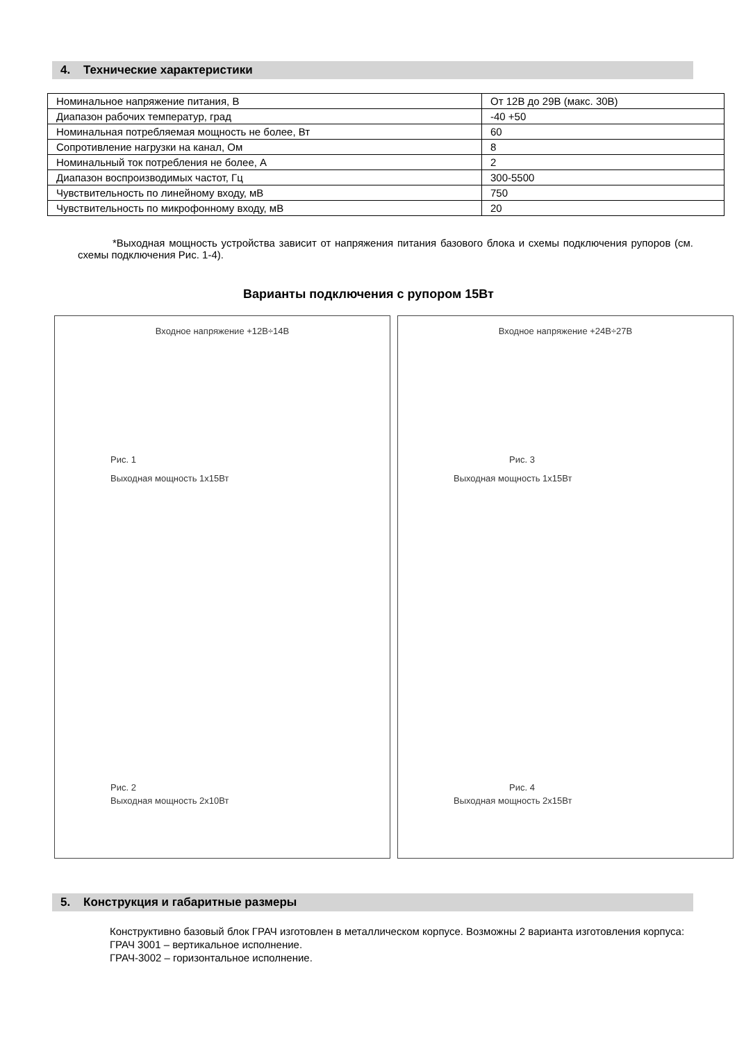4. Технические характеристики
| Номинальное напряжение питания, В | От 12В до 29В (макс. 30В) |
| Диапазон рабочих температур, град | -40 +50 |
| Номинальная потребляемая мощность не более, Вт | 60 |
| Сопротивление нагрузки на канал, Ом | 8 |
| Номинальный ток потребления не более, А | 2 |
| Диапазон воспроизводимых частот, Гц | 300-5500 |
| Чувствительность по линейному входу, мВ | 750 |
| Чувствительность по микрофонному входу, мВ | 20 |
*Выходная мощность устройства зависит от напряжения питания базового блока и схемы подключения рупоров (см. схемы подключения Рис. 1-4).
Варианты подключения с рупором 15Вт
Входное напряжение +12В÷14В
Рис. 1
Выходная мощность 1х15Вт
Рис. 2
Выходная мощность 2х10Вт
Входное напряжение +24В÷27В
Рис. 3
Выходная мощность 1х15Вт
Рис. 4
Выходная мощность 2х15Вт
5. Конструкция и габаритные размеры
Конструктивно базовый блок ГРАЧ изготовлен в металлическом корпусе. Возможны 2 варианта изготовления корпуса:
ГРАЧ 3001 – вертикальное исполнение.
ГРАЧ-3002 – горизонтальное исполнение.